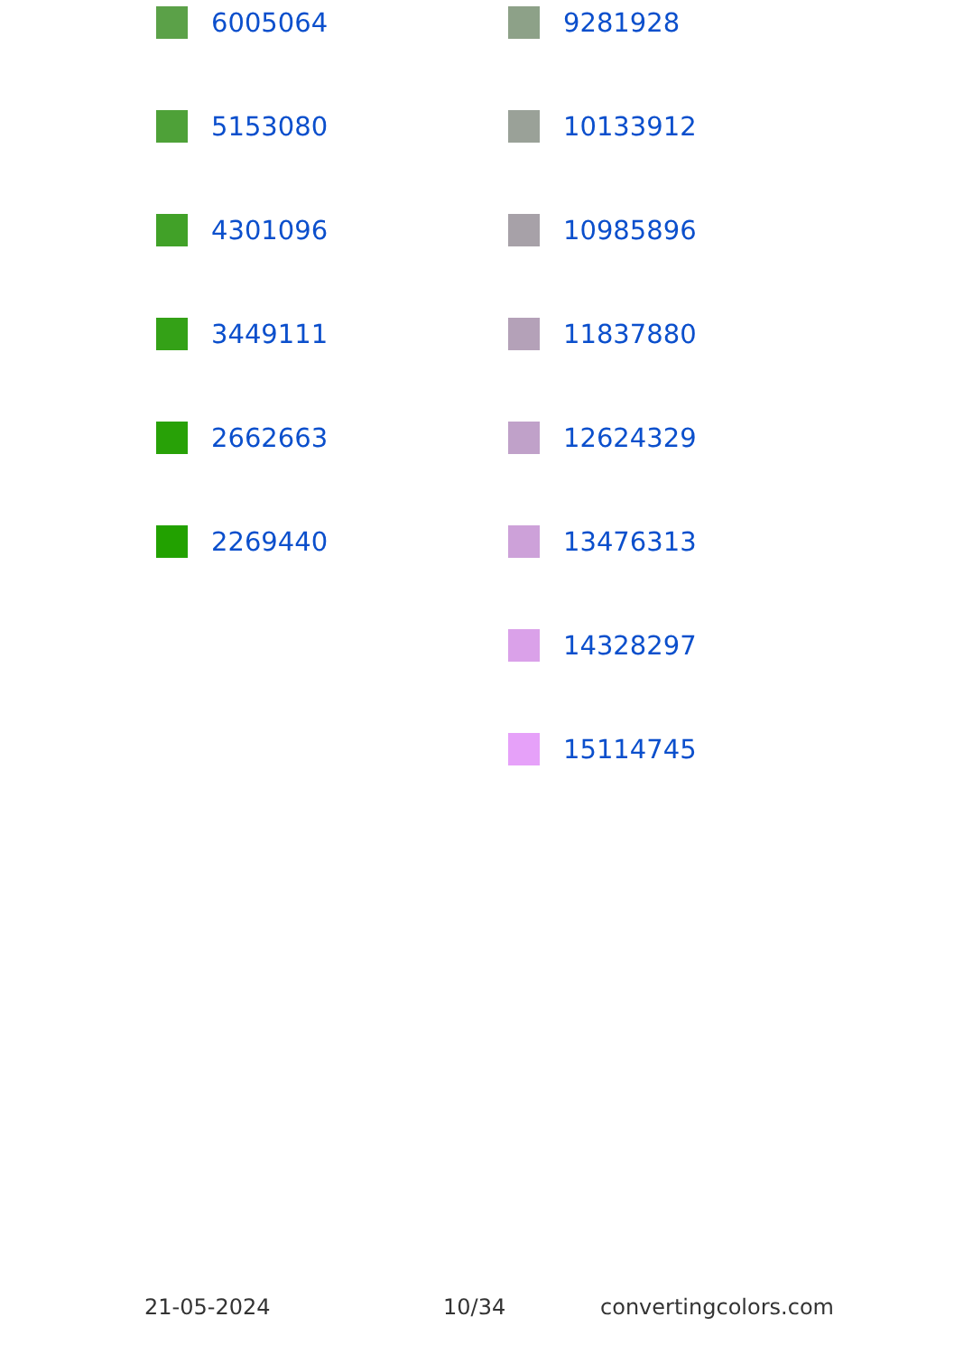6005064
5153080
4301096
3449111
2662663
2269440
9281928
10133912
10985896
11837880
12624329
13476313
14328297
15114745
21-05-2024 10/34 convertingcolors.com